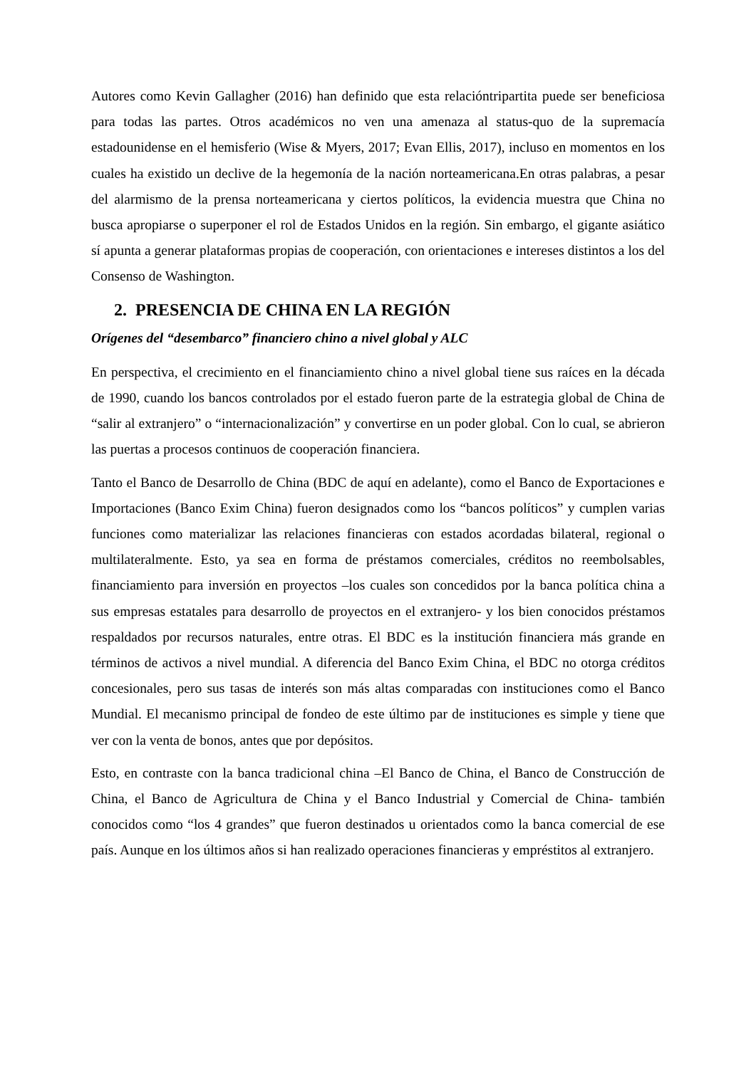Autores como Kevin Gallagher (2016) han definido que esta relacióntripartita puede ser beneficiosa para todas las partes. Otros académicos no ven una amenaza al status-quo de la supremacía estadounidense en el hemisferio (Wise & Myers, 2017; Evan Ellis, 2017), incluso en momentos en los cuales ha existido un declive de la hegemonía de la nación norteamericana.En otras palabras, a pesar del alarmismo de la prensa norteamericana y ciertos políticos, la evidencia muestra que China no busca apropiarse o superponer el rol de Estados Unidos en la región. Sin embargo, el gigante asiático sí apunta a generar plataformas propias de cooperación, con orientaciones e intereses distintos a los del Consenso de Washington.
2. PRESENCIA DE CHINA EN LA REGIÓN
Orígenes del “desembarco” financiero chino a nivel global y ALC
En perspectiva, el crecimiento en el financiamiento chino a nivel global tiene sus raíces en la década de 1990, cuando los bancos controlados por el estado fueron parte de la estrategia global de China de “salir al extranjero” o “internacionalización” y convertirse en un poder global. Con lo cual, se abrieron las puertas a procesos continuos de cooperación financiera.
Tanto el Banco de Desarrollo de China (BDC de aquí en adelante), como el Banco de Exportaciones e Importaciones (Banco Exim China) fueron designados como los “bancos políticos” y cumplen varias funciones como materializar las relaciones financieras con estados acordadas bilateral, regional o multilateralmente. Esto, ya sea en forma de préstamos comerciales, créditos no reembolsables, financiamiento para inversión en proyectos –los cuales son concedidos por la banca política china a sus empresas estatales para desarrollo de proyectos en el extranjero- y los bien conocidos préstamos respaldados por recursos naturales, entre otras. El BDC es la institución financiera más grande en términos de activos a nivel mundial. A diferencia del Banco Exim China, el BDC no otorga créditos concesionales, pero sus tasas de interés son más altas comparadas con instituciones como el Banco Mundial. El mecanismo principal de fondeo de este último par de instituciones es simple y tiene que ver con la venta de bonos, antes que por depósitos.
Esto, en contraste con la banca tradicional china –El Banco de China, el Banco de Construcción de China, el Banco de Agricultura de China y el Banco Industrial y Comercial de China- también conocidos como “los 4 grandes” que fueron destinados u orientados como la banca comercial de ese país. Aunque en los últimos años si han realizado operaciones financieras y empréstitos al extranjero.